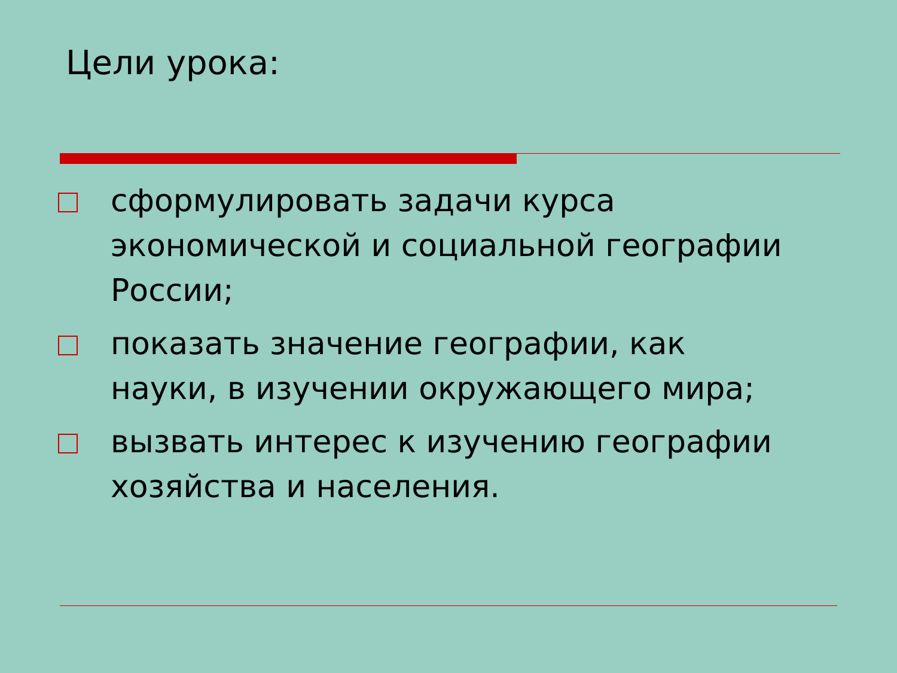Цели урока:
сформулировать задачи курса экономической и социальной географии России;
показать значение географии, как науки, в изучении окружающего мира;
вызвать интерес к изучению географии хозяйства и населения.